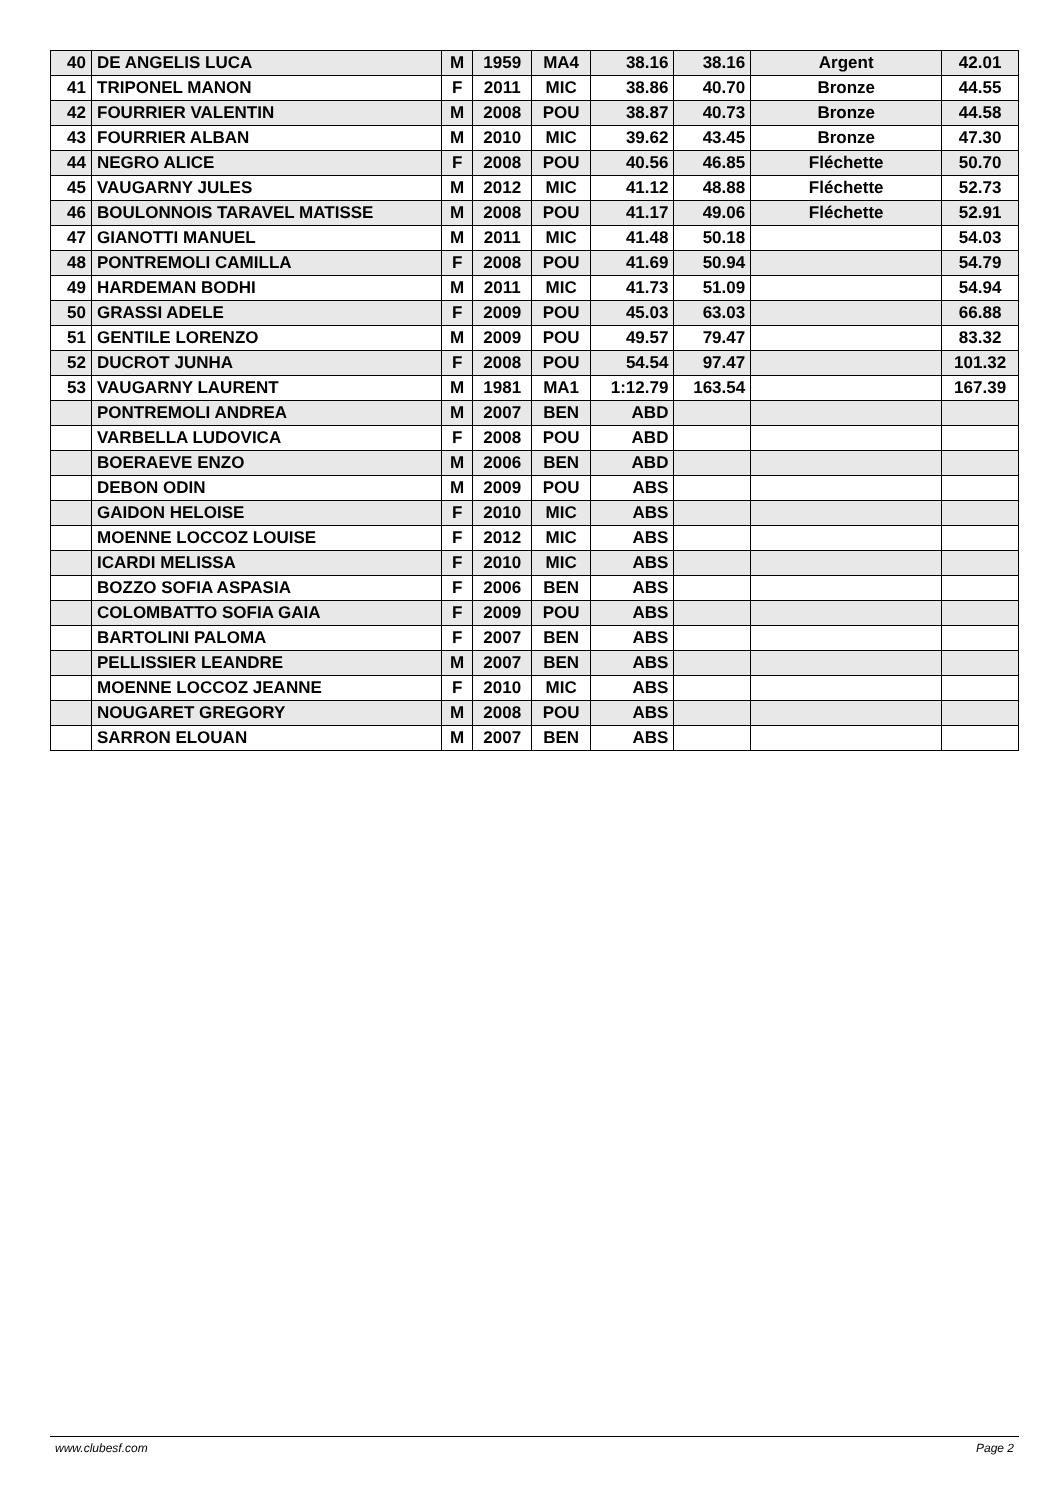| 40 | DE ANGELIS LUCA | M | 1959 | MA4 | 38.16 | 38.16 | Argent | 42.01 |
| 41 | TRIPONEL MANON | F | 2011 | MIC | 38.86 | 40.70 | Bronze | 44.55 |
| 42 | FOURRIER VALENTIN | M | 2008 | POU | 38.87 | 40.73 | Bronze | 44.58 |
| 43 | FOURRIER ALBAN | M | 2010 | MIC | 39.62 | 43.45 | Bronze | 47.30 |
| 44 | NEGRO ALICE | F | 2008 | POU | 40.56 | 46.85 | Fléchette | 50.70 |
| 45 | VAUGARNY JULES | M | 2012 | MIC | 41.12 | 48.88 | Fléchette | 52.73 |
| 46 | BOULONNOIS TARAVEL MATISSE | M | 2008 | POU | 41.17 | 49.06 | Fléchette | 52.91 |
| 47 | GIANOTTI MANUEL | M | 2011 | MIC | 41.48 | 50.18 | | 54.03 |
| 48 | PONTREMOLI CAMILLA | F | 2008 | POU | 41.69 | 50.94 | | 54.79 |
| 49 | HARDEMAN BODHI | M | 2011 | MIC | 41.73 | 51.09 | | 54.94 |
| 50 | GRASSI ADELE | F | 2009 | POU | 45.03 | 63.03 | | 66.88 |
| 51 | GENTILE LORENZO | M | 2009 | POU | 49.57 | 79.47 | | 83.32 |
| 52 | DUCROT JUNHA | F | 2008 | POU | 54.54 | 97.47 | | 101.32 |
| 53 | VAUGARNY LAURENT | M | 1981 | MA1 | 1:12.79 | 163.54 | | 167.39 |
| | PONTREMOLI ANDREA | M | 2007 | BEN | ABD | | | |
| | VARBELLA LUDOVICA | F | 2008 | POU | ABD | | | |
| | BOERAEVE ENZO | M | 2006 | BEN | ABD | | | |
| | DEBON ODIN | M | 2009 | POU | ABS | | | |
| | GAIDON HELOISE | F | 2010 | MIC | ABS | | | |
| | MOENNE LOCCOZ LOUISE | F | 2012 | MIC | ABS | | | |
| | ICARDI MELISSA | F | 2010 | MIC | ABS | | | |
| | BOZZO SOFIA ASPASIA | F | 2006 | BEN | ABS | | | |
| | COLOMBATTO SOFIA GAIA | F | 2009 | POU | ABS | | | |
| | BARTOLINI PALOMA | F | 2007 | BEN | ABS | | | |
| | PELLISSIER LEANDRE | M | 2007 | BEN | ABS | | | |
| | MOENNE LOCCOZ JEANNE | F | 2010 | MIC | ABS | | | |
| | NOUGARET GREGORY | M | 2008 | POU | ABS | | | |
| | SARRON ELOUAN | M | 2007 | BEN | ABS | | | |
www.clubesf.com Page 2